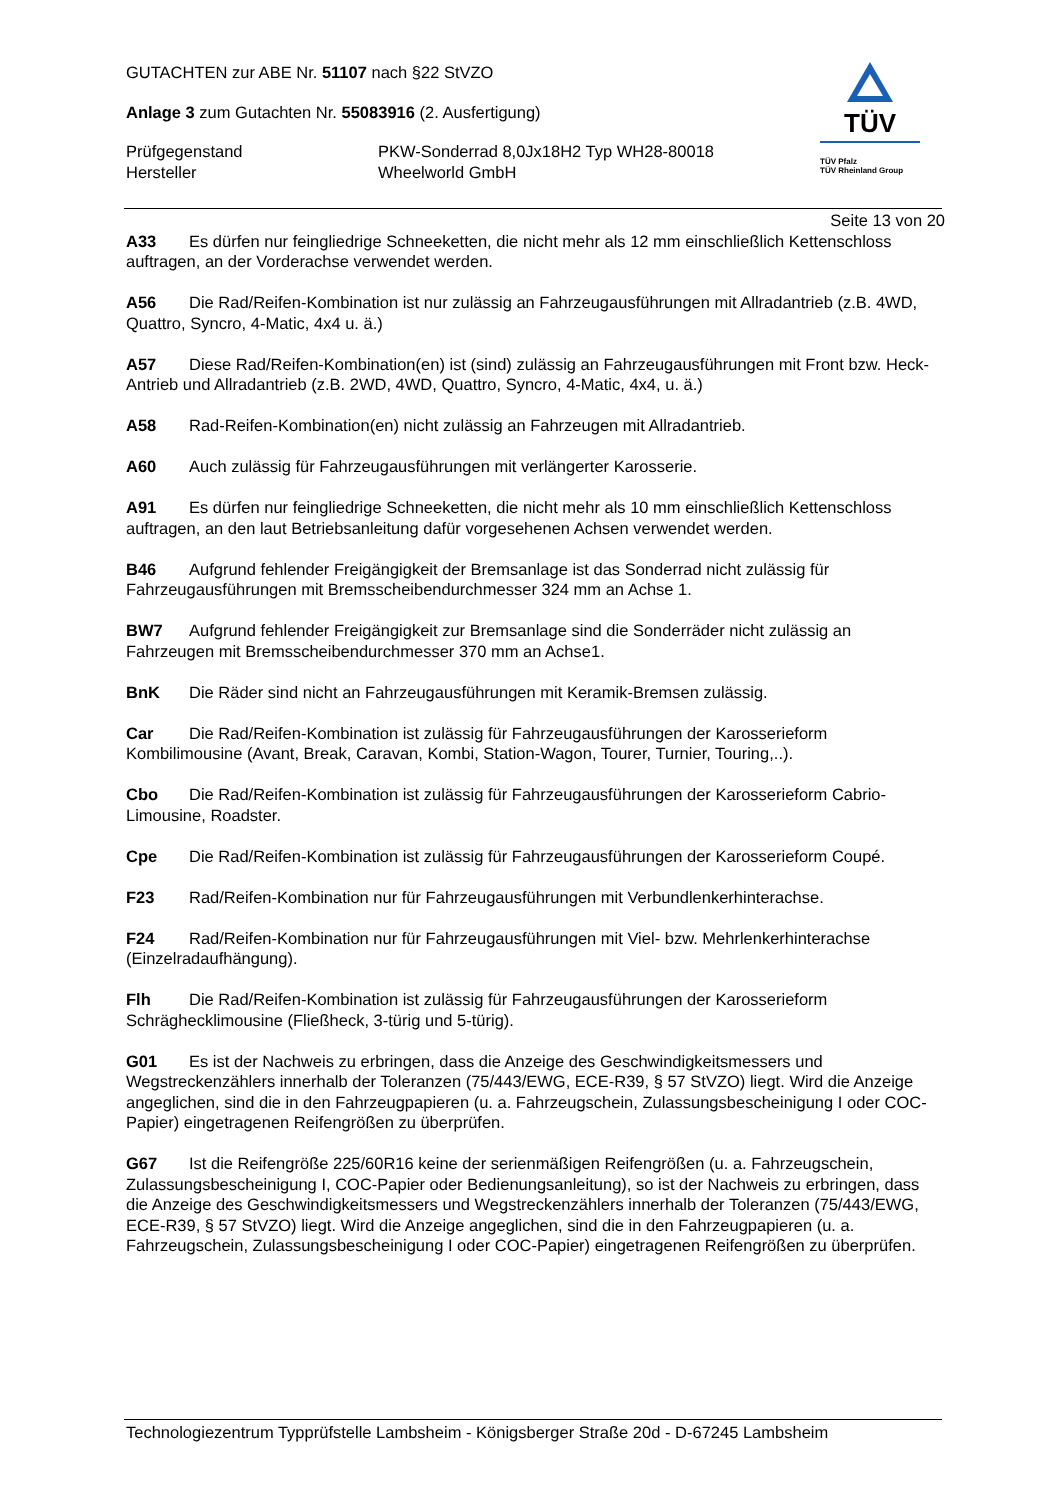GUTACHTEN zur ABE Nr. 51107 nach §22 StVZO
Anlage 3 zum Gutachten Nr. 55083916 (2. Ausfertigung)
Prüfgegenstand
Hersteller PKW-Sonderrad 8,0Jx18H2 Typ WH28-80018
Wheelworld GmbH
TÜV
TÜV Pfalz
TÜV Rheinland Group
Seite 13 von 20
A33 Es dürfen nur feingliedrige Schneeketten, die nicht mehr als 12 mm einschließlich Kettenschloss auftragen, an der Vorderachse verwendet werden.
A56 Die Rad/Reifen-Kombination ist nur zulässig an Fahrzeugausführungen mit Allradantrieb (z.B. 4WD, Quattro, Syncro, 4-Matic, 4x4 u. ä.)
A57 Diese Rad/Reifen-Kombination(en) ist (sind) zulässig an Fahrzeugausführungen mit Front bzw. Heck-Antrieb und Allradantrieb (z.B. 2WD, 4WD, Quattro, Syncro, 4-Matic, 4x4, u. ä.)
A58 Rad-Reifen-Kombination(en) nicht zulässig an Fahrzeugen mit Allradantrieb.
A60 Auch zulässig für Fahrzeugausführungen mit verlängerter Karosserie.
A91 Es dürfen nur feingliedrige Schneeketten, die nicht mehr als 10 mm einschließlich Kettenschloss auftragen, an den laut Betriebsanleitung dafür vorgesehenen Achsen verwendet werden.
B46 Aufgrund fehlender Freigängigkeit der Bremsanlage ist das Sonderrad nicht zulässig für Fahrzeugausführungen mit Bremsscheibendurchmesser 324 mm an Achse 1.
BW7 Aufgrund fehlender Freigängigkeit zur Bremsanlage sind die Sonderräder nicht zulässig an Fahrzeugen mit Bremsscheibendurchmesser 370 mm an Achse1.
BnK Die Räder sind nicht an Fahrzeugausführungen mit Keramik-Bremsen zulässig.
Car Die Rad/Reifen-Kombination ist zulässig für Fahrzeugausführungen der Karosserieform Kombilimousine (Avant, Break, Caravan, Kombi, Station-Wagon, Tourer, Turnier, Touring,..).
Cbo Die Rad/Reifen-Kombination ist zulässig für Fahrzeugausführungen der Karosserieform Cabrio-Limousine, Roadster.
Cpe Die Rad/Reifen-Kombination ist zulässig für Fahrzeugausführungen der Karosserieform Coupé.
F23 Rad/Reifen-Kombination nur für Fahrzeugausführungen mit Verbundlenkerhinterachse.
F24 Rad/Reifen-Kombination nur für Fahrzeugausführungen mit Viel- bzw. Mehrlenkerhinterachse (Einzelradaufhängung).
Flh Die Rad/Reifen-Kombination ist zulässig für Fahrzeugausführungen der Karosserieform Schräghecklimousine (Fließheck, 3-türig und 5-türig).
G01 Es ist der Nachweis zu erbringen, dass die Anzeige des Geschwindigkeitsmessers und Wegstreckenzählers innerhalb der Toleranzen (75/443/EWG, ECE-R39, § 57 StVZO) liegt. Wird die Anzeige angeglichen, sind die in den Fahrzeugpapieren (u. a. Fahrzeugschein, Zulassungsbescheinigung I oder COC-Papier) eingetragenen Reifengrößen zu überprüfen.
G67 Ist die Reifengröße 225/60R16 keine der serienmäßigen Reifengrößen (u. a. Fahrzeugschein, Zulassungsbescheinigung I, COC-Papier oder Bedienungsanleitung), so ist der Nachweis zu erbringen, dass die Anzeige des Geschwindigkeitsmessers und Wegstreckenzählers innerhalb der Toleranzen (75/443/EWG, ECE-R39, § 57 StVZO) liegt. Wird die Anzeige angeglichen, sind die in den Fahrzeugpapieren (u. a. Fahrzeugschein, Zulassungsbescheinigung I oder COC-Papier) eingetragenen Reifengrößen zu überprüfen.
Technologiezentrum Typprüfstelle Lambsheim - Königsberger Straße 20d - D-67245 Lambsheim